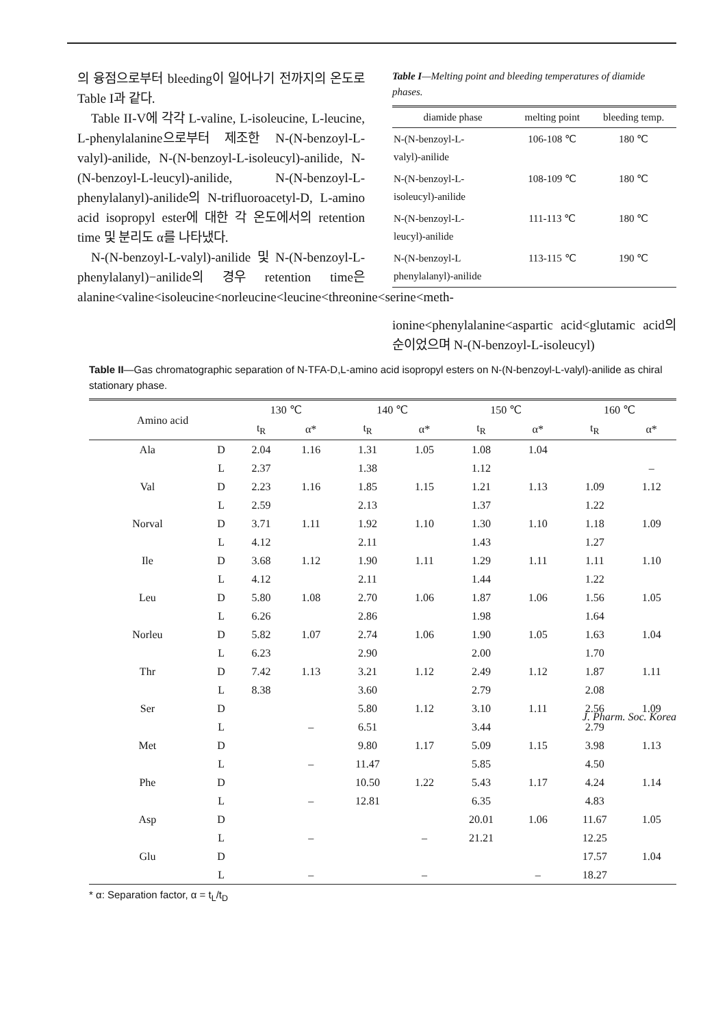의 융점으로부터 bleeding이 일어나기 전까지의 온도로 Table I과 같다.
Table II-V에 각각 L-valine, L-isoleucine, L-leucine, L-phenylalanine으로부터 제조한 N-(N-benzoyl-L-valyl)-anilide, N-(N-benzoyl-L-isoleucyl)-anilide, N-(N-benzoyl-L-leucyl)-anilide, N-(N-benzoyl-L-phenylalanyl)-anilide의 N-trifluoroacetyl-D, L-amino acid isopropyl ester에 대한 각 온도에서의 retention time 및 분리도 α를 나타냈다.
N-(N-benzoyl-L-valyl)-anilide 및 N-(N-benzoyl-L-phenylalanyl)−anilide의 경우 retention time은 alanine<valine<isoleucine<norleucine<leucine<threonine<serine<meth-
Table I—Melting point and bleeding temperatures of diamide phases.
| diamide phase | melting point | bleeding temp. |
| --- | --- | --- |
| N-(N-benzoyl-L- valyl)-anilide | 106-108 ℃ | 180 ℃ |
| N-(N-benzoyl-L- isoleucyl)-anilide | 108-109 ℃ | 180 ℃ |
| N-(N-benzoyl-L- leucyl)-anilide | 111-113 ℃ | 180 ℃ |
| N-(N-benzoyl-L phenylalanyl)-anilide | 113-115 ℃ | 190 ℃ |
ionine<phenylalanine<aspartic acid<glutamic acid의 순이었으며 N-(N-benzoyl-L-isoleucyl)
Table II—Gas chromatographic separation of N-TFA-D,L-amino acid isopropyl esters on N-(N-benzoyl-L-valyl)-anilide as chiral stationary phase.
| Amino acid | | 130 ℃ | | 140 ℃ | | 150 ℃ | | 160 ℃ | |
| --- | --- | --- | --- | --- | --- | --- | --- | --- | --- |
| | | t<sub>R</sub> | α* | t<sub>R</sub> | α* | t<sub>R</sub> | α* | t<sub>R</sub> | α* |
| Ala | D | 2.04 | 1.16 | 1.31 | 1.05 | 1.08 | 1.04 | | |
| | L | 2.37 | | 1.38 | | 1.12 | | | – |
| Val | D | 2.23 | 1.16 | 1.85 | 1.15 | 1.21 | 1.13 | 1.09 | 1.12 |
| | L | 2.59 | | 2.13 | | 1.37 | | 1.22 | |
| Norval | D | 3.71 | 1.11 | 1.92 | 1.10 | 1.30 | 1.10 | 1.18 | 1.09 |
| | L | 4.12 | | 2.11 | | 1.43 | | 1.27 | |
| Ile | D | 3.68 | 1.12 | 1.90 | 1.11 | 1.29 | 1.11 | 1.11 | 1.10 |
| | L | 4.12 | | 2.11 | | 1.44 | | 1.22 | |
| Leu | D | 5.80 | 1.08 | 2.70 | 1.06 | 1.87 | 1.06 | 1.56 | 1.05 |
| | L | 6.26 | | 2.86 | | 1.98 | | 1.64 | |
| Norleu | D | 5.82 | 1.07 | 2.74 | 1.06 | 1.90 | 1.05 | 1.63 | 1.04 |
| | L | 6.23 | | 2.90 | | 2.00 | | 1.70 | |
| Thr | D | 7.42 | 1.13 | 3.21 | 1.12 | 2.49 | 1.12 | 1.87 | 1.11 |
| | L | 8.38 | | 3.60 | | 2.79 | | 2.08 | |
| Ser | D | | | 5.80 | 1.12 | 3.10 | 1.11 | 2.56 | 1.09 |
| | L | | – | 6.51 | | 3.44 | | 2.79 | |
| Met | D | | | 9.80 | 1.17 | 5.09 | 1.15 | 3.98 | 1.13 |
| | L | | – | 11.47 | | 5.85 | | 4.50 | |
| Phe | D | | | 10.50 | 1.22 | 5.43 | 1.17 | 4.24 | 1.14 |
| | L | | – | 12.81 | | 6.35 | | 4.83 | |
| Asp | D | | | | | 20.01 | 1.06 | 11.67 | 1.05 |
| | L | | – | | – | 21.21 | | 12.25 | |
| Glu | D | | | | | | | 17.57 | 1.04 |
| | L | | – | | – | | – | 18.27 | |
* α: Separation factor, α = t<sub>L</sub>/t<sub>D</sub>
J. Pharm. Soc. Korea